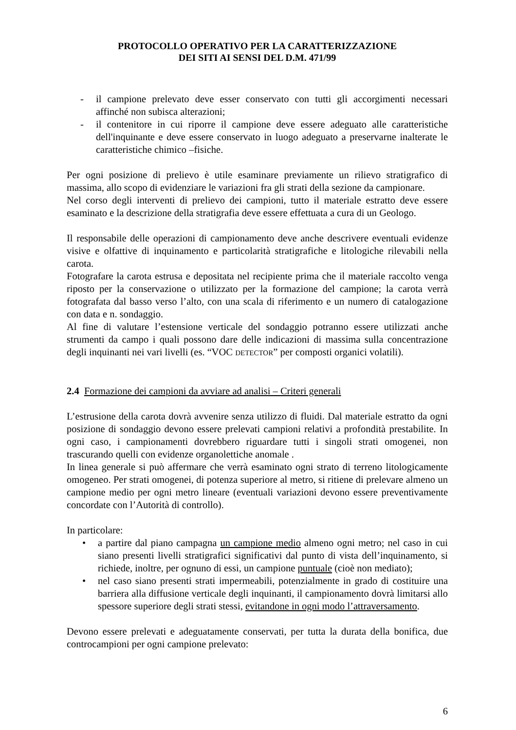PROTOCOLLO OPERATIVO PER LA CARATTERIZZAZIONE
DEI SITI AI SENSI DEL D.M. 471/99
- il campione prelevato deve esser conservato con tutti gli accorgimenti necessari affinché non subisca alterazioni;
- il contenitore in cui riporre il campione deve essere adeguato alle caratteristiche dell'inquinante e deve essere conservato in luogo adeguato a preservarne inalterate le caratteristiche chimico –fisiche.
Per ogni posizione di prelievo è utile esaminare previamente un rilievo stratigrafico di massima, allo scopo di evidenziare le variazioni fra gli strati della sezione da campionare.
Nel corso degli interventi di prelievo dei campioni, tutto il materiale estratto deve essere esaminato e la descrizione della stratigrafia deve essere effettuata a cura di un Geologo.
Il responsabile delle operazioni di campionamento deve anche descrivere eventuali evidenze visive e olfattive di inquinamento e particolarità stratigrafiche e litologiche rilevabili nella carota.
Fotografare la carota estrusa e depositata nel recipiente prima che il materiale raccolto venga riposto per la conservazione o utilizzato per la formazione del campione; la carota verrà fotografata dal basso verso l’alto, con una scala di riferimento e un numero di catalogazione con data e n. sondaggio.
Al fine di valutare l’estensione verticale del sondaggio potranno essere utilizzati anche strumenti da campo i quali possono dare delle indicazioni di massima sulla concentrazione degli inquinanti nei vari livelli (es. “VOC DETECTOR” per composti organici volatili).
2.4 Formazione dei campioni da avviare ad analisi – Criteri generali
L’estrusione della carota dovrà avvenire senza utilizzo di fluidi. Dal materiale estratto da ogni posizione di sondaggio devono essere prelevati campioni relativi a profondità prestabilite. In ogni caso, i campionamenti dovrebbero riguardare tutti i singoli strati omogenei, non trascurando quelli con evidenze organolettiche anomale .
In linea generale si può affermare che verrà esaminato ogni strato di terreno litologicamente omogeneo. Per strati omogenei, di potenza superiore al metro, si ritiene di prelevare almeno un campione medio per ogni metro lineare (eventuali variazioni devono essere preventivamente concordate con l’Autorità di controllo).
In particolare:
• a partire dal piano campagna un campione medio almeno ogni metro; nel caso in cui siano presenti livelli stratigrafici significativi dal punto di vista dell’inquinamento, si richiede, inoltre, per ognuno di essi, un campione puntuale (cioè non mediato);
• nel caso siano presenti strati impermeabili, potenzialmente in grado di costituire una barriera alla diffusione verticale degli inquinanti, il campionamento dovrà limitarsi allo spessore superiore degli strati stessi, evitandone in ogni modo l’attraversamento.
Devono essere prelevati e adeguatamente conservati, per tutta la durata della bonifica, due controcampioni per ogni campione prelevato:
6